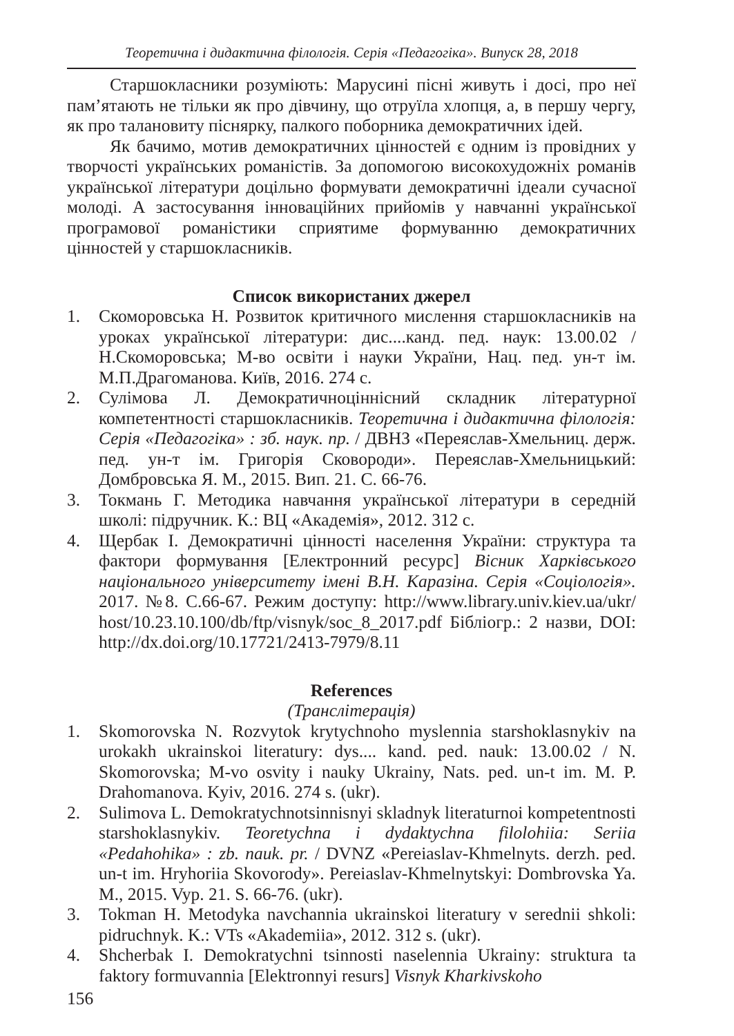Теоретична і дидактична філологія. Серія «Педагогіка». Випуск 28, 2018
Старшокласники розуміють: Марусині пісні живуть і досі, про неї пам’ятають не тільки як про дівчину, що отруїла хлопця, а, в першу чергу, як про талановиту піснярку, палкого поборника демократичних ідей.
Як бачимо, мотив демократичних цінностей є одним із провідних у творчості українських романістів. За допомогою високохудожніх романів української літератури доцільно формувати демократичні ідеали сучасної молоді. А застосування інноваційних прийомів у навчанні української програмової романістики сприятиме формуванню демократичних цінностей у старшокласників.
Список використаних джерел
1. Скоморовська Н. Розвиток критичного мислення старшокласників на уроках української літератури: дис....канд. пед. наук: 13.00.02 / Н.Скоморовська; М-во освіти і науки України, Нац. пед. ун-т ім. М.П.Драгоманова. Київ, 2016. 274 с.
2. Сулімова Л. Демократичноціннісний складник літературної компетентності старшокласників. Теоретична і дидактична філологія: Серія «Педагогіка» : зб. наук. пр. / ДВНЗ «Переяслав-Хмельниц. держ. пед. ун-т ім. Григорія Сковороди». Переяслав-Хмельницький: Домбровська Я. М., 2015. Вип. 21. С. 66-76.
3. Токмань Г. Методика навчання української літератури в середній школі: підручник. К.: ВЦ «Академія», 2012. 312 с.
4. Щербак І. Демократичні цінності населення України: структура та фактори формування [Електронний ресурс] Вісник Харківського національного університету імені В.Н. Каразіна. Серія «Соціологія». 2017. №8. С.66-67. Режим доступу: http://www.library.univ.kiev.ua/ukr/ host/10.23.10.100/db/ftp/visnyk/soc_8_2017.pdf Бібліогр.: 2 назви, DOI: http://dx.doi.org/10.17721/2413-7979/8.11
References
(Транслітерація)
1. Skomorovska N. Rozvytok krytychnoho myslennia starshoklasnykiv na urokakh ukrainskoi literatury: dys.... kand. ped. nauk: 13.00.02 / N. Skomorovska; M-vo osvity i nauky Ukrainy, Nats. ped. un-t im. M. P. Drahomanova. Kyiv, 2016. 274 s. (ukr).
2. Sulimova L. Demokratychnotsinnisnyi skladnyk literaturnoi kompetentnosti starshoklasnykiv. Teoretychna i dydaktychna filolohiia: Seriia «Pedahohika» : zb. nauk. pr. / DVNZ «Pereiaslav-Khmelnyts. derzh. ped. un-t im. Hryhoriia Skovorody». Pereiaslav-Khmelnytskyi: Dombrovska Ya. M., 2015. Vyp. 21. S. 66-76. (ukr).
3. Tokman H. Metodyka navchannia ukrainskoi literatury v serednii shkoli: pidruchnyk. K.: VTs «Akademiia», 2012. 312 s. (ukr).
4. Shcherbak I. Demokratychni tsinnosti naselennia Ukrainy: struktura ta faktory formuvannia [Elektronnyi resurs] Visnyk Kharkivskoho
156